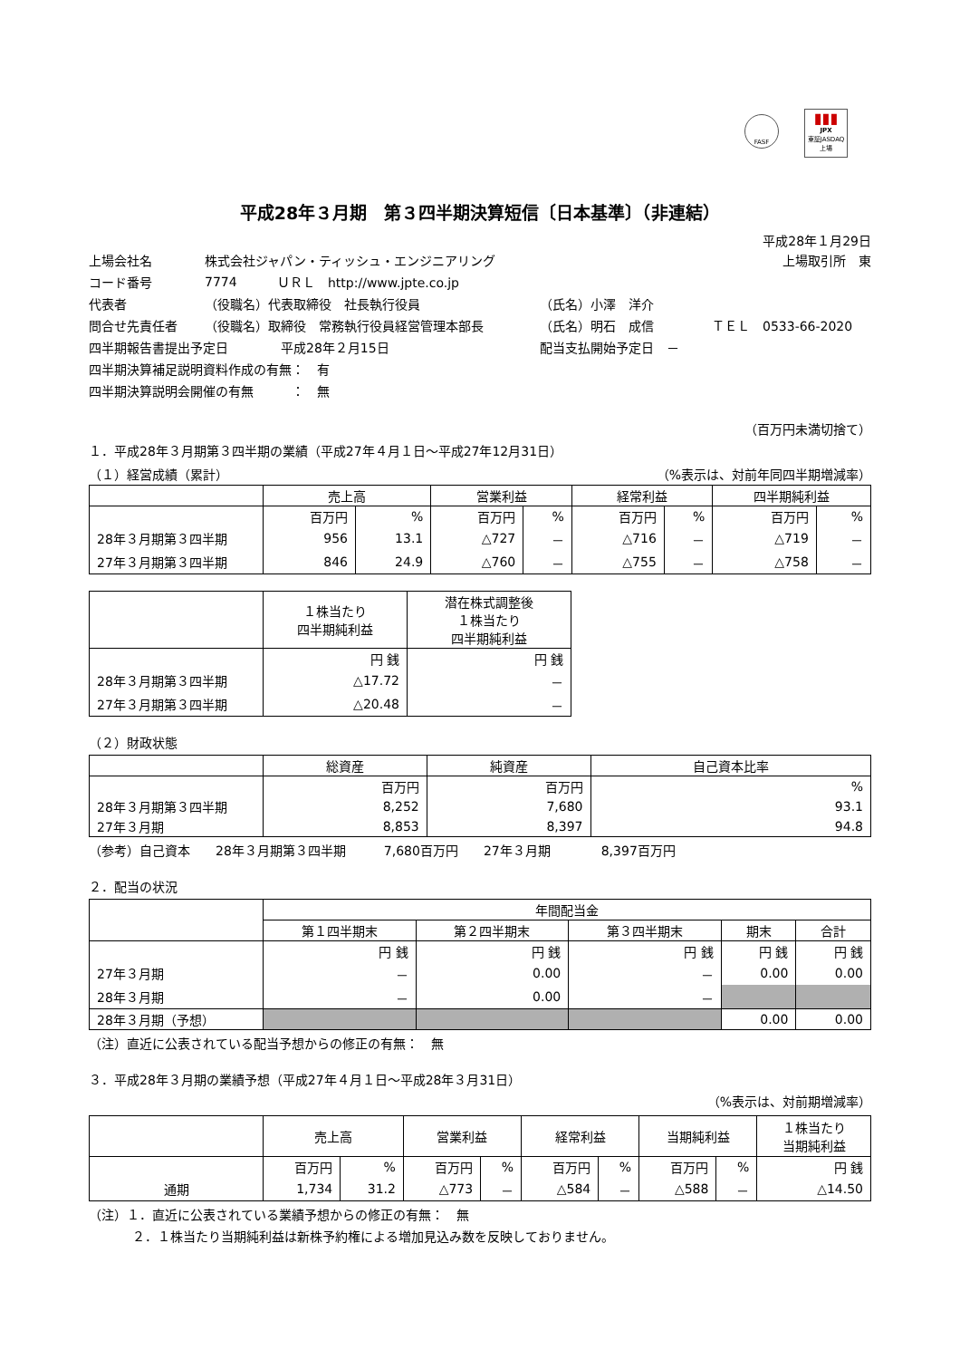FASF
▮▮▮
JPX
東証JASDAQ上場
平成28年３月期　第３四半期決算短信〔日本基準〕（非連結）
平成28年１月29日
上場会社名 株式会社ジャパン・ティッシュ・エンジニアリング 上場取引所　東
コード番号 7774 ＵＲＬ　http://www.jpte.co.jp
代表者 （役職名）代表取締役　社長執行役員 （氏名）小澤　洋介
問合せ先責任者 （役職名）取締役　常務執行役員経営管理本部長 （氏名）明石　成信 ＴＥＬ　0533-66-2020
四半期報告書提出予定日 平成28年２月15日 配当支払開始予定日　－
四半期決算補足説明資料作成の有無：　有
四半期決算説明会開催の有無　　　：　無
（百万円未満切捨て）
１．平成28年３月期第３四半期の業績（平成27年４月１日～平成27年12月31日）
（１）経営成績（累計） （%表示は、対前年同四半期増減率）
| | 売上高 | | 営業利益 | | 経常利益 | | 四半期純利益 | |
| --- | --- | --- | --- | --- | --- | --- | --- | --- |
| | 百万円 | % | 百万円 | % | 百万円 | % | 百万円 | % |
| 28年３月期第３四半期 | 956 | 13.1 | △727 | － | △716 | － | △719 | － |
| 27年３月期第３四半期 | 846 | 24.9 | △760 | － | △755 | － | △758 | － |
| | １株当たり 四半期純利益 | 潜在株式調整後 １株当たり 四半期純利益 |
| --- | --- | --- |
| | 円 銭 | 円 銭 |
| 28年３月期第３四半期 | △17.72 | － |
| 27年３月期第３四半期 | △20.48 | － |
（２）財政状態
| | 総資産 | 純資産 | 自己資本比率 |
| --- | --- | --- | --- |
| | 百万円 | 百万円 | % |
| 28年３月期第３四半期 | 8,252 | 7,680 | 93.1 |
| 27年３月期 | 8,853 | 8,397 | 94.8 |
（参考）自己資本　　28年３月期第３四半期　　　7,680百万円　　27年３月期　　　　8,397百万円
２．配当の状況
| | 年間配当金 | | | | |
| --- | --- | --- | --- | --- | --- |
| | 第１四半期末 | 第２四半期末 | 第３四半期末 | 期末 | 合計 |
| | 円 銭 | 円 銭 | 円 銭 | 円 銭 | 円 銭 |
| 27年３月期 | － | 0.00 | － | 0.00 | 0.00 |
| 28年３月期 | － | 0.00 | － | | |
| 28年３月期（予想） | | | | 0.00 | 0.00 |
（注）直近に公表されている配当予想からの修正の有無：　無
３．平成28年３月期の業績予想（平成27年４月１日～平成28年３月31日）
（%表示は、対前期増減率）
| | 売上高 | | 営業利益 | | 経常利益 | | 当期純利益 | | １株当たり 当期純利益 |
| --- | --- | --- | --- | --- | --- | --- | --- | --- | --- |
| | 百万円 | % | 百万円 | % | 百万円 | % | 百万円 | % | 円 銭 |
| 通期 | 1,734 | 31.2 | △773 | － | △584 | － | △588 | － | △14.50 |
（注）１．直近に公表されている業績予想からの修正の有無：　無
２．１株当たり当期純利益は新株予約権による増加見込み数を反映しておりません。